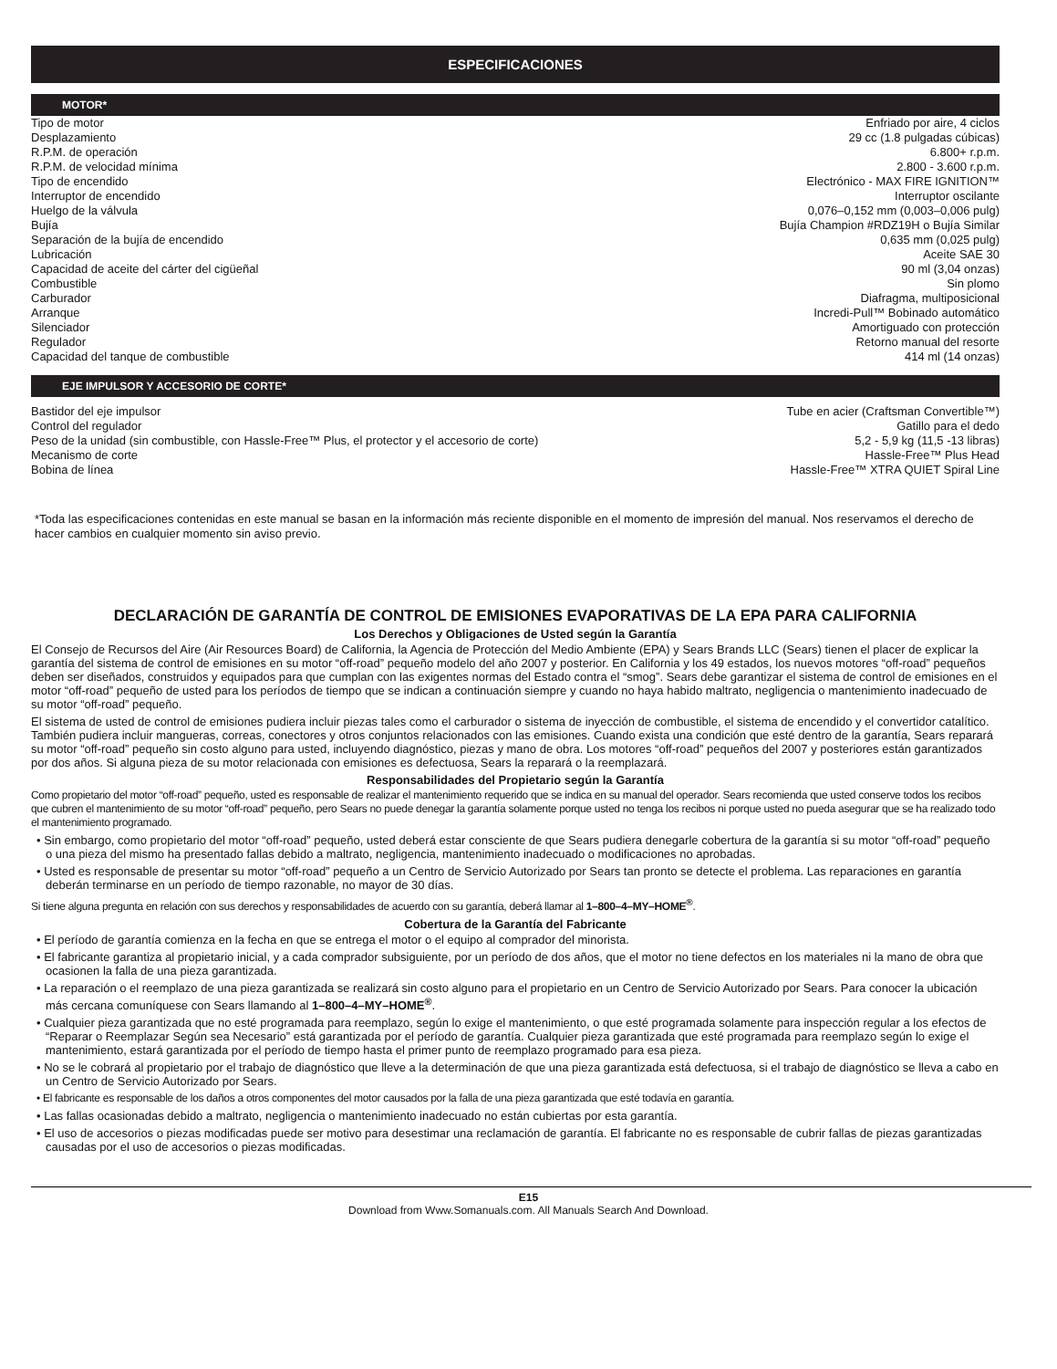ESPECIFICACIONES
MOTOR*
| Tipo de motor | Enfriado por aire, 4 ciclos |
| Desplazamiento | 29 cc (1.8 pulgadas cúbicas) |
| R.P.M. de operación | 6.800+ r.p.m. |
| R.P.M. de velocidad mínima | 2.800 - 3.600 r.p.m. |
| Tipo de encendido | Electrónico - MAX FIRE IGNITION™ |
| Interruptor de encendido | Interruptor oscilante |
| Huelgo de la válvula | 0,076–0,152 mm (0,003–0,006 pulg) |
| Bujía | Bujía Champion #RDZ19H o Bujía Similar |
| Separación de la bujía de encendido | 0,635 mm (0,025 pulg) |
| Lubricación | Aceite SAE 30 |
| Capacidad de aceite del cárter del cigüeñal | 90 ml (3,04 onzas) |
| Combustible | Sin plomo |
| Carburador | Diafragma, multiposicional |
| Arranque | Incredi-Pull™ Bobinado automático |
| Silenciador | Amortiguado con protección |
| Regulador | Retorno manual del resorte |
| Capacidad del tanque de combustible | 414 ml (14 onzas) |
EJE IMPULSOR Y ACCESORIO DE CORTE*
| Bastidor del eje impulsor | Tube en acier (Craftsman Convertible™) |
| Control del regulador | Gatillo para el dedo |
| Peso de la unidad (sin combustible, con Hassle-Free™ Plus, el protector y el accesorio de corte) | 5,2 - 5,9 kg (11,5 -13 libras) |
| Mecanismo de corte | Hassle-Free™ Plus Head |
| Bobina de línea | Hassle-Free™ XTRA QUIET Spiral Line |
*Toda las especificaciones contenidas en este manual se basan en la información más reciente disponible en el momento de impresión del manual. Nos reservamos el derecho de hacer cambios en cualquier momento sin aviso previo.
DECLARACIÓN DE GARANTÍA DE CONTROL DE EMISIONES EVAPORATIVAS DE LA EPA PARA CALIFORNIA
Los Derechos y Obligaciones de Usted según la Garantía
El Consejo de Recursos del Aire (Air Resources Board) de California, la Agencia de Protección del Medio Ambiente (EPA) y Sears Brands LLC (Sears) tienen el placer de explicar la garantía del sistema de control de emisiones en su motor “off-road” pequeño modelo del año 2007 y posterior. En California y los 49 estados, los nuevos motores “off-road” pequeños deben ser diseñados, construidos y equipados para que cumplan con las exigentes normas del Estado contra el “smog”. Sears debe garantizar el sistema de control de emisiones en el motor “off-road” pequeño de usted para los períodos de tiempo que se indican a continuación siempre y cuando no haya habido maltrato, negligencia o mantenimiento inadecuado de su motor “off-road” pequeño.
El sistema de usted de control de emisiones pudiera incluir piezas tales como el carburador o sistema de inyección de combustible, el sistema de encendido y el convertidor catalítico. También pudiera incluir mangueras, correas, conectores y otros conjuntos relacionados con las emisiones. Cuando exista una condición que esté dentro de la garantía, Sears reparará su motor “off-road” pequeño sin costo alguno para usted, incluyendo diagnóstico, piezas y mano de obra. Los motores “off-road” pequeños del 2007 y posteriores están garantizados por dos años. Si alguna pieza de su motor relacionada con emisiones es defectuosa, Sears la reparará o la reemplazará.
Responsabilidades del Propietario según la Garantía
Como propietario del motor “off-road” pequeño, usted es responsable de realizar el mantenimiento requerido que se indica en su manual del operador. Sears recomienda que usted conserve todos los recibos que cubren el mantenimiento de su motor “off-road” pequeño, pero Sears no puede denegar la garantía solamente porque usted no tenga los recibos ni porque usted no pueda asegurar que se ha realizado todo el mantenimiento programado.
• Sin embargo, como propietario del motor “off-road” pequeño, usted deberá estar consciente de que Sears pudiera denegarle cobertura de la garantía si su motor “off-road” pequeño o una pieza del mismo ha presentado fallas debido a maltrato, negligencia, mantenimiento inadecuado o modificaciones no aprobadas.
• Usted es responsable de presentar su motor “off-road” pequeño a un Centro de Servicio Autorizado por Sears tan pronto se detecte el problema. Las reparaciones en garantía deberán terminarse en un período de tiempo razonable, no mayor de 30 días.
Si tiene alguna pregunta en relación con sus derechos y responsabilidades de acuerdo con su garantía, deberá llamar al 1–800–4–MY–HOME<sup>®</sup>.
Cobertura de la Garantía del Fabricante
• El período de garantía comienza en la fecha en que se entrega el motor o el equipo al comprador del minorista.
• El fabricante garantiza al propietario inicial, y a cada comprador subsiguiente, por un período de dos años, que el motor no tiene defectos en los materiales ni la mano de obra que ocasionen la falla de una pieza garantizada.
• La reparación o el reemplazo de una pieza garantizada se realizará sin costo alguno para el propietario en un Centro de Servicio Autorizado por Sears. Para conocer la ubicación más cercana comuníquese con Sears llamando al 1–800–4–MY–HOME<sup>®</sup>.
• Cualquier pieza garantizada que no esté programada para reemplazo, según lo exige el mantenimiento, o que esté programada solamente para inspección regular a los efectos de “Reparar o Reemplazar Según sea Necesario” está garantizada por el período de garantía. Cualquier pieza garantizada que esté programada para reemplazo según lo exige el mantenimiento, estará garantizada por el período de tiempo hasta el primer punto de reemplazo programado para esa pieza.
• No se le cobrará al propietario por el trabajo de diagnóstico que lleve a la determinación de que una pieza garantizada está defectuosa, si el trabajo de diagnóstico se lleva a cabo en un Centro de Servicio Autorizado por Sears.
• El fabricante es responsable de los daños a otros componentes del motor causados por la falla de una pieza garantizada que esté todavía en garantía.
• Las fallas ocasionadas debido a maltrato, negligencia o mantenimiento inadecuado no están cubiertas por esta garantía.
• El uso de accesorios o piezas modificadas puede ser motivo para desestimar una reclamación de garantía. El fabricante no es responsable de cubrir fallas de piezas garantizadas causadas por el uso de accesorios o piezas modificadas.
E15
Download from Www.Somanuals.com. All Manuals Search And Download.